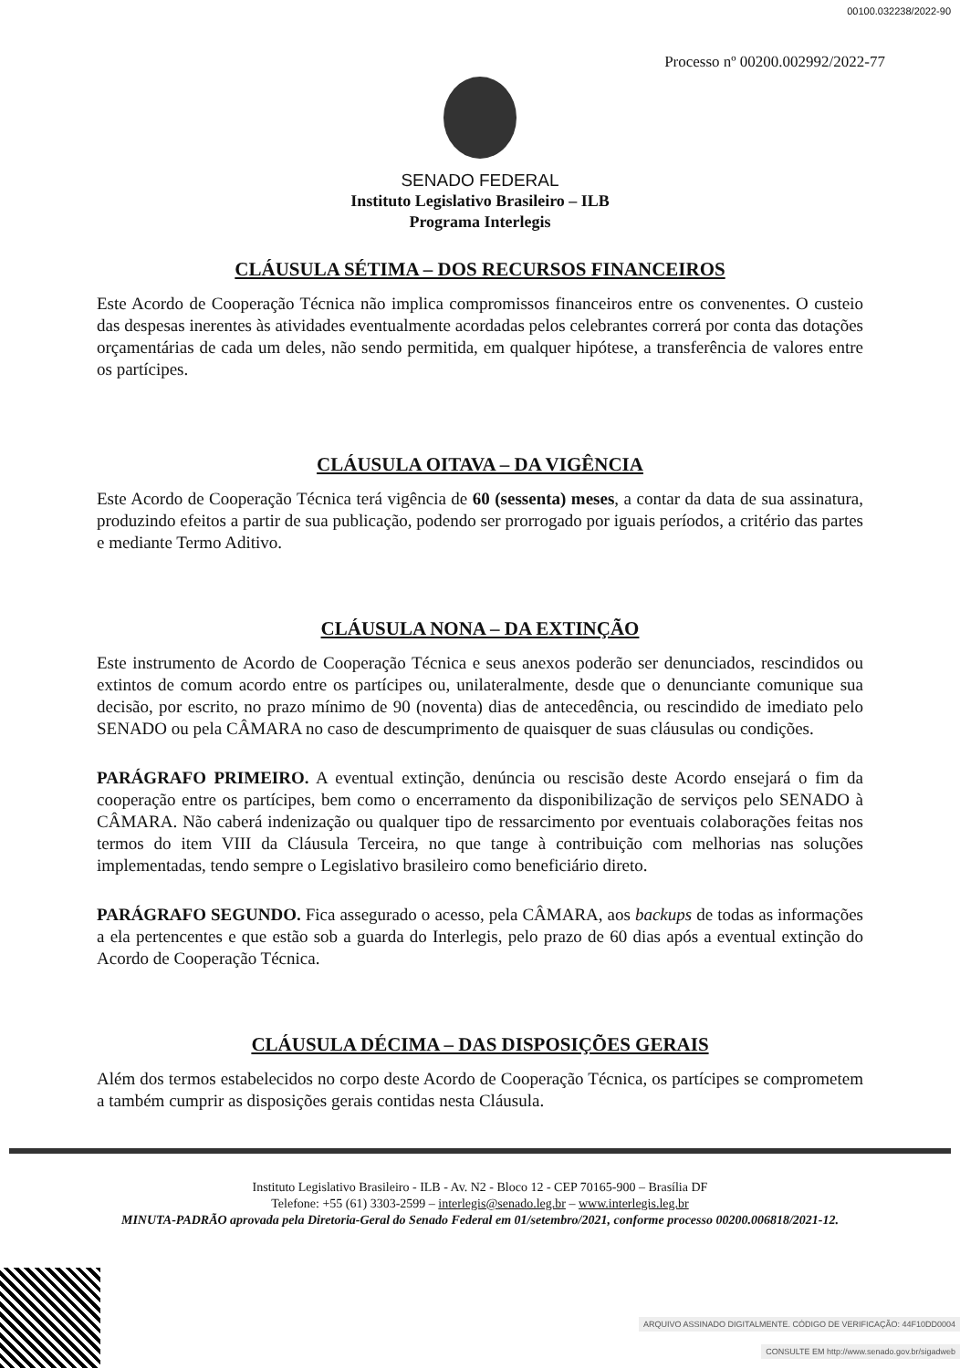00100.032238/2022-90
Processo nº 00200.002992/2022-77
SENADO FEDERAL
Instituto Legislativo Brasileiro – ILB
Programa Interlegis
CLÁUSULA SÉTIMA – DOS RECURSOS FINANCEIROS
Este Acordo de Cooperação Técnica não implica compromissos financeiros entre os convenentes. O custeio das despesas inerentes às atividades eventualmente acordadas pelos celebrantes correrá por conta das dotações orçamentárias de cada um deles, não sendo permitida, em qualquer hipótese, a transferência de valores entre os partícipes.
CLÁUSULA OITAVA – DA VIGÊNCIA
Este Acordo de Cooperação Técnica terá vigência de 60 (sessenta) meses, a contar da data de sua assinatura, produzindo efeitos a partir de sua publicação, podendo ser prorrogado por iguais períodos, a critério das partes e mediante Termo Aditivo.
CLÁUSULA NONA – DA EXTINÇÃO
Este instrumento de Acordo de Cooperação Técnica e seus anexos poderão ser denunciados, rescindidos ou extintos de comum acordo entre os partícipes ou, unilateralmente, desde que o denunciante comunique sua decisão, por escrito, no prazo mínimo de 90 (noventa) dias de antecedência, ou rescindido de imediato pelo SENADO ou pela CÂMARA no caso de descumprimento de quaisquer de suas cláusulas ou condições.
PARÁGRAFO PRIMEIRO. A eventual extinção, denúncia ou rescisão deste Acordo ensejará o fim da cooperação entre os partícipes, bem como o encerramento da disponibilização de serviços pelo SENADO à CÂMARA. Não caberá indenização ou qualquer tipo de ressarcimento por eventuais colaborações feitas nos termos do item VIII da Cláusula Terceira, no que tange à contribuição com melhorias nas soluções implementadas, tendo sempre o Legislativo brasileiro como beneficiário direto.
PARÁGRAFO SEGUNDO. Fica assegurado o acesso, pela CÂMARA, aos backups de todas as informações a ela pertencentes e que estão sob a guarda do Interlegis, pelo prazo de 60 dias após a eventual extinção do Acordo de Cooperação Técnica.
CLÁUSULA DÉCIMA – DAS DISPOSIÇÕES GERAIS
Além dos termos estabelecidos no corpo deste Acordo de Cooperação Técnica, os partícipes se comprometem a também cumprir as disposições gerais contidas nesta Cláusula.
Instituto Legislativo Brasileiro - ILB - Av. N2 - Bloco 12 - CEP 70165-900 – Brasília DF
Telefone: +55 (61) 3303-2599 – interlegis@senado.leg.br – www.interlegis.leg.br
MINUTA-PADRÃO aprovada pela Diretoria-Geral do Senado Federal em 01/setembro/2021, conforme processo 00200.006818/2021-12.
ARQUIVO ASSINADO DIGITALMENTE. CÓDIGO DE VERIFICAÇÃO: 44F10DD0004
CONSULTE EM http://www.senado.gov.br/sigadweb